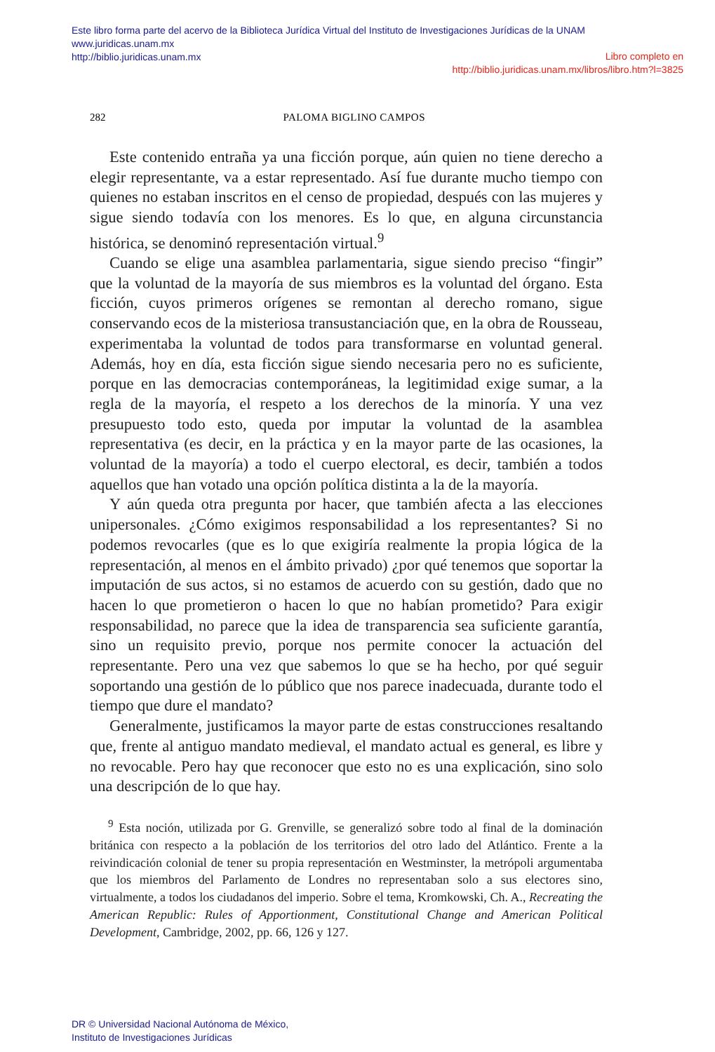Este libro forma parte del acervo de la Biblioteca Jurídica Virtual del Instituto de Investigaciones Jurídicas de la UNAM
www.juridicas.unam.mx
http://biblio.juridicas.unam.mx
Libro completo en
http://biblio.juridicas.unam.mx/libros/libro.htm?l=3825
282 PALOMA BIGLINO CAMPOS
Este contenido entraña ya una ficción porque, aún quien no tiene derecho a elegir representante, va a estar representado. Así fue durante mucho tiempo con quienes no estaban inscritos en el censo de propiedad, después con las mujeres y sigue siendo todavía con los menores. Es lo que, en alguna circunstancia histórica, se denominó representación virtual.<sup>9</sup>
Cuando se elige una asamblea parlamentaria, sigue siendo preciso “fingir” que la voluntad de la mayoría de sus miembros es la voluntad del órgano. Esta ficción, cuyos primeros orígenes se remontan al derecho romano, sigue conservando ecos de la misteriosa transustanciación que, en la obra de Rousseau, experimentaba la voluntad de todos para transformarse en voluntad general. Además, hoy en día, esta ficción sigue siendo necesaria pero no es suficiente, porque en las democracias contemporáneas, la legitimidad exige sumar, a la regla de la mayoría, el respeto a los derechos de la minoría. Y una vez presupuesto todo esto, queda por imputar la voluntad de la asamblea representativa (es decir, en la práctica y en la mayor parte de las ocasiones, la voluntad de la mayoría) a todo el cuerpo electoral, es decir, también a todos aquellos que han votado una opción política distinta a la de la mayoría.
Y aún queda otra pregunta por hacer, que también afecta a las elecciones unipersonales. ¿Cómo exigimos responsabilidad a los representantes? Si no podemos revocarles (que es lo que exigiría realmente la propia lógica de la representación, al menos en el ámbito privado) ¿por qué tenemos que soportar la imputación de sus actos, si no estamos de acuerdo con su gestión, dado que no hacen lo que prometieron o hacen lo que no habían prometido? Para exigir responsabilidad, no parece que la idea de transparencia sea suficiente garantía, sino un requisito previo, porque nos permite conocer la actuación del representante. Pero una vez que sabemos lo que se ha hecho, por qué seguir soportando una gestión de lo público que nos parece inadecuada, durante todo el tiempo que dure el mandato?
Generalmente, justificamos la mayor parte de estas construcciones resaltando que, frente al antiguo mandato medieval, el mandato actual es general, es libre y no revocable. Pero hay que reconocer que esto no es una explicación, sino solo una descripción de lo que hay.
<sup>9</sup> Esta noción, utilizada por G. Grenville, se generalizó sobre todo al final de la dominación británica con respecto a la población de los territorios del otro lado del Atlántico. Frente a la reivindicación colonial de tener su propia representación en Westminster, la metrópoli argumentaba que los miembros del Parlamento de Londres no representaban solo a sus electores sino, virtualmente, a todos los ciudadanos del imperio. Sobre el tema, Kromkowski, Ch. A., Recreating the American Republic: Rules of Apportionment, Constitutional Change and American Political Development, Cambridge, 2002, pp. 66, 126 y 127.
DR © Universidad Nacional Autónoma de México,
Instituto de Investigaciones Jurídicas